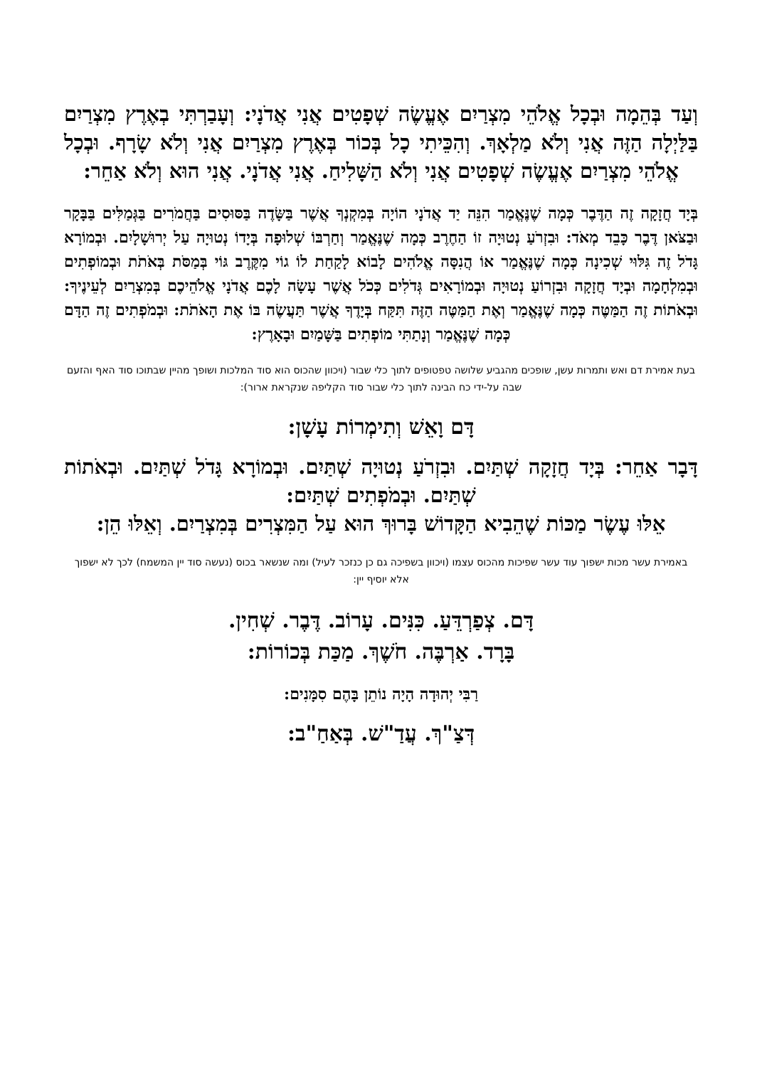וְעַד בְּהֵמָה וּבְכָל אֱלֹהֵי מִצְרַיִם אֶעֱשֶׂה שְׁפָטִים אֲנִי אֲדֹנָי: וְעָבַרְתִּי בְאֶרֶץ מִצְרַיִם בַּלַּיְלָה הַזֶּה אֲנִי וְלֹא מַלְאָךְ. וְהִכֵּיתִי כָל בְּכוֹר בְּאֶרֶץ מִצְרַיִם אֲנִי וְלֹא שָׂרָף. וּבְכָל אֱלֹהֵי מִצְרַיִם אֶעֱשֶׂה שְׁפָטִים אֲנִי וְלֹא הַשָּׁלִיחַ. אֲנִי אֲדֹנָי. אֲנִי הוּא וְלֹא אַחֵר:
בְּיָד חֲזָקָה זֶה הַדֶּבֶר כְּמָה שֶׁנֶּאֱמַר הִנֵּה יַד אֲדֹנָי הוֹיָה בְּמִקְנְךָ אֲשֶׁר בַּשָּׂדֶה בַּסּוּסִים בַּחֲמֹרִים בַּגְּמַלִּים בַּבָּקָר וּבַצֹּאן דֶּבֶר כָּבֵד מְאֹד: וּבִזְרֹעַ נְטוּיָה זוֹ הַחֶרֶב כְּמָה שֶׁנֶּאֱמַר וְחַרְבּוֹ שְׁלוּפָה בְּיָדוֹ נְטוּיָה עַל יְרוּשָׁלָיִם. וּבְמוֹרָא גָּדֹל זֶה גִּלּוּי שְׁכִינָה כְּמָה שֶׁנֶּאֱמַר אוֹ הֲנִסָּה אֱלֹהִים לָבוֹא לָקַחַת לוֹ גוֹי מִקֶּרֶב גּוֹי בְּמַסֹּת בְּאֹתֹת וּבְמוֹפְתִים וּבְמִלְחָמָה וּבְיָד חֲזָקָה וּבִזְרוֹעַ נְטוּיָה וּבְמוֹרָאִים גְּדֹלִים כְּכֹל אֲשֶׁר עָשָׂה לָכֶם אֲדֹנָי אֱלֹהֵיכֶם בְּמִצְרַיִם לְעֵינֶיךָ: וּבְאֹתוֹת זֶה הַמַּטֶּה כְּמָה שֶׁנֶּאֱמַר וְאֶת הַמַּטֶּה הַזֶּה תִּקַּח בְּיָדֶךָ אֲשֶׁר תַּעֲשֶׂה בּוֹ אֶת הָאֹתֹת: וּבְמֹפְתִים זֶה הַדָּם כְּמָה שֶׁנֶּאֱמַר וְנָתַתִּי מוֹפְתִים בַּשָּׁמַיִם וּבָאָרֶץ:
בעת אמירת דם ואש ותמרות עשן, שופכים מהגביע שלושה טפטופים לתוך כלי שבור (ויכוון שהכוס הוא סוד המלכות ושופך מהיין שבתוכו סוד האף והזעם שבה על-ידי כח הבינה לתוך כלי שבור סוד הקליפה שנקראת ארור):
דָּם וָאֵשׁ וְתִימְרוֹת עָשָׁן:
דָּבָר אַחֵר: בְּיָד חֲזָקָה שְׁתַּיִם. וּבִזְרֹעַ נְטוּיָה שְׁתַּיִם. וּבְמוֹרָא גָּדֹל שְׁתַּיִם. וּבְאֹתוֹת שְׁתַּיִם. וּבְמֹפְתִים שְׁתַּיִם:
אֵלּוּ עֶשֶׂר מַכּוֹת שֶׁהֵבִיא הַקָּדוֹשׁ בָּרוּךְ הוּא עַל הַמִּצְרִים בְּמִצְרַיִם. וְאֵלּוּ הֵן:
באמירת עשר מכות ישפוך עוד עשר שפיכות מהכוס עצמו (ויכוון בשפיכה גם כן כנזכר לעיל) ומה שנשאר בכוס (נעשה סוד יין המשמח) לכך לא ישפוך אלא יוסיף יין:
דָּם. צְפַרְדֵּעַ. כִּנִּים. עָרוֹב. דֶּבֶר. שְׁחִין.
בָּרָד. אַרְבֶּה. חֹשֶׁךְ. מַכַּת בְּכוֹרוֹת:
רַבִּי יְהוּדָה הָיָה נוֹתֵן בָּהֶם סִמָּנִים:
דְּצַ"ךְ. עֲדַ"שׁ. בְּאַחַ"ב: